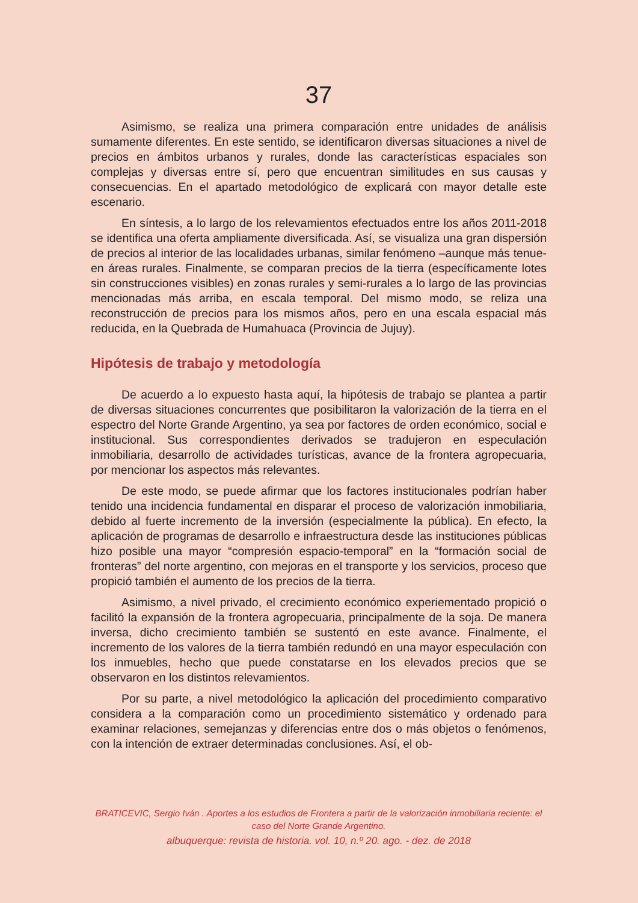37
Asimismo, se realiza una primera comparación entre unidades de análisis sumamente diferentes. En este sentido, se identificaron diversas situaciones a nivel de precios en ámbitos urbanos y rurales, donde las características espaciales son complejas y diversas entre sí, pero que encuentran similitudes en sus causas y consecuencias. En el apartado metodológico de explicará con mayor detalle este escenario.
En síntesis, a lo largo de los relevamientos efectuados entre los años 2011-2018 se identifica una oferta ampliamente diversificada. Así, se visualiza una gran dispersión de precios al interior de las localidades urbanas, similar fenómeno –aunque más tenue- en áreas rurales. Finalmente, se comparan precios de la tierra (específicamente lotes sin construcciones visibles) en zonas rurales y semi-rurales a lo largo de las provincias mencionadas más arriba, en escala temporal. Del mismo modo, se reliza una reconstrucción de precios para los mismos años, pero en una escala espacial más reducida, en la Quebrada de Humahuaca (Provincia de Jujuy).
Hipótesis de trabajo y metodología
De acuerdo a lo expuesto hasta aquí, la hipótesis de trabajo se plantea a partir de diversas situaciones concurrentes que posibilitaron la valorización de la tierra en el espectro del Norte Grande Argentino, ya sea por factores de orden económico, social e institucional. Sus correspondientes derivados se tradujeron en especulación inmobiliaria, desarrollo de actividades turísticas, avance de la frontera agropecuaria, por mencionar los aspectos más relevantes.
De este modo, se puede afirmar que los factores institucionales podrían haber tenido una incidencia fundamental en disparar el proceso de valorización inmobiliaria, debido al fuerte incremento de la inversión (especialmente la pública). En efecto, la aplicación de programas de desarrollo e infraestructura desde las instituciones públicas hizo posible una mayor “compresión espacio-temporal” en la “formación social de fronteras” del norte argentino, con mejoras en el transporte y los servicios, proceso que propició también el aumento de los precios de la tierra.
Asimismo, a nivel privado, el crecimiento económico experiementado propició o facilitó la expansión de la frontera agropecuaria, principalmente de la soja. De manera inversa, dicho crecimiento también se sustentó en este avance. Finalmente, el incremento de los valores de la tierra también redundó en una mayor especulación con los inmuebles, hecho que puede constatarse en los elevados precios que se observaron en los distintos relevamientos.
Por su parte, a nivel metodológico la aplicación del procedimiento comparativo considera a la comparación como un procedimiento sistemático y ordenado para examinar relaciones, semejanzas y diferencias entre dos o más objetos o fenómenos, con la intención de extraer determinadas conclusiones. Así, el ob-
BRATICEVIC, Sergio Iván . Aportes a los estudios de Frontera a partir de la valorización inmobiliaria reciente: el caso del Norte Grande Argentino.
albuquerque: revista de historia. vol. 10, n.º 20. ago. - dez. de 2018